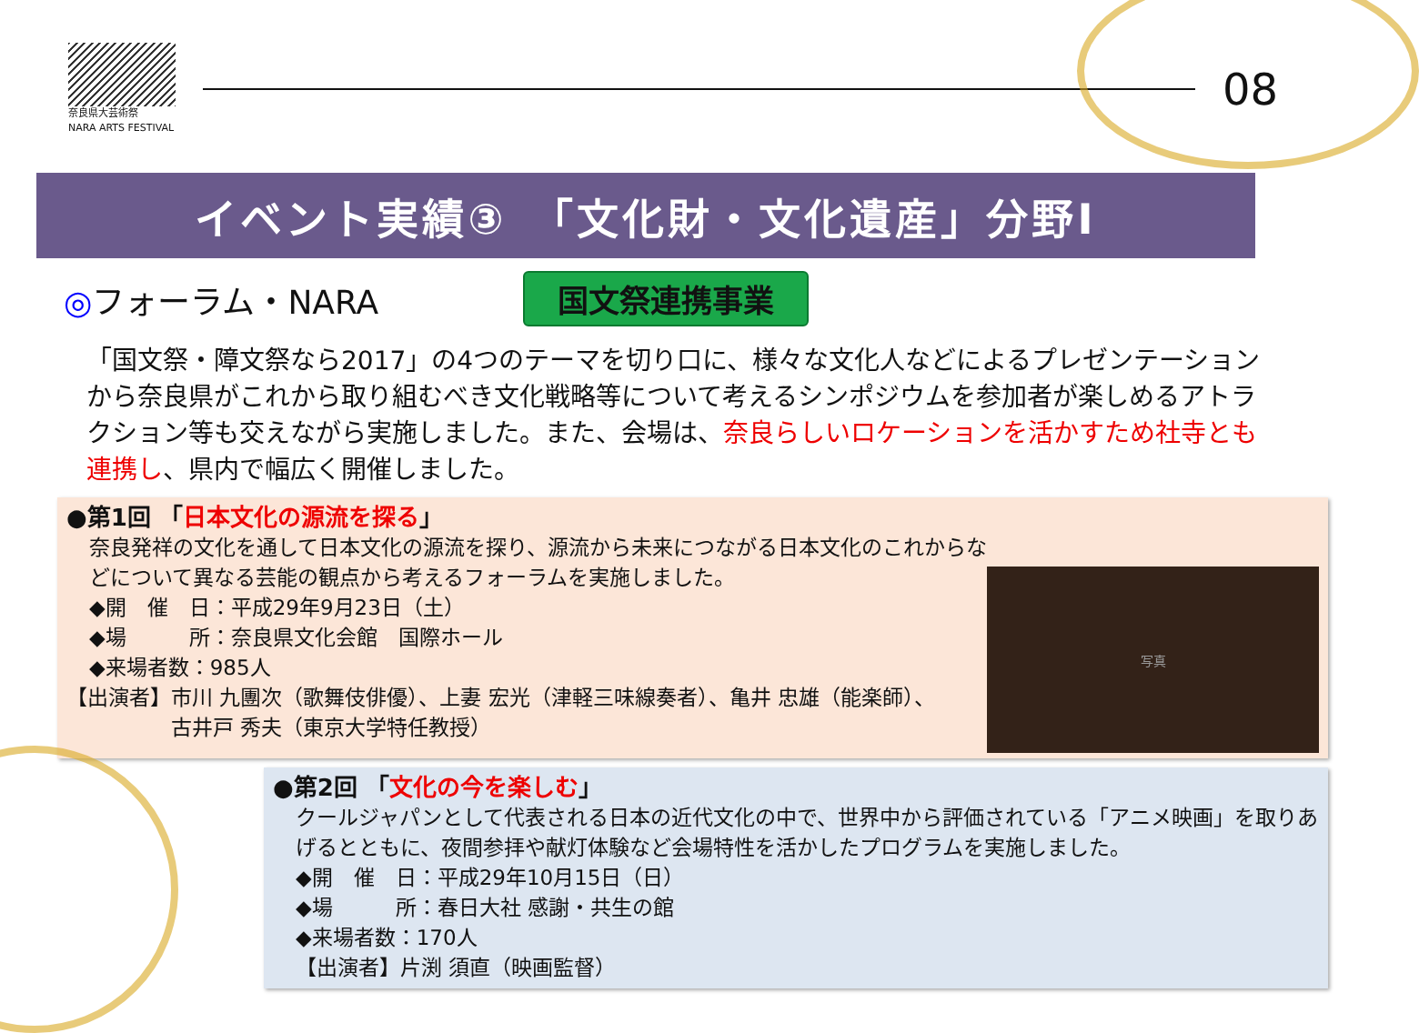奈良県大芸術祭
NARA ARTS FESTIVAL
08
イベント実績③　「文化財・文化遺産」分野Ⅰ
◎フォーラム・NARA
国文祭連携事業
「国文祭・障文祭なら2017」の4つのテーマを切り口に、様々な文化人などによるプレゼンテーションから奈良県がこれから取り組むべき文化戦略等について考えるシンポジウムを参加者が楽しめるアトラクション等も交えながら実施しました。また、会場は、奈良らしいロケーションを活かすため社寺とも連携し、県内で幅広く開催しました。
●第1回 「日本文化の源流を探る」
奈良発祥の文化を通して日本文化の源流を探り、源流から未来につながる日本文化のこれからなどについて異なる芸能の観点から考えるフォーラムを実施しました。
◆開　催　日：平成29年9月23日（土）
◆場　　　所：奈良県文化会館　国際ホール
◆来場者数：985人
【出演者】市川 九團次（歌舞伎俳優）、上妻 宏光（津軽三味線奏者）、亀井 忠雄（能楽師）、
　　　　　古井戸 秀夫（東京大学特任教授）
写真
●第2回 「文化の今を楽しむ」
クールジャパンとして代表される日本の近代文化の中で、世界中から評価されている「アニメ映画」を取りあげるとともに、夜間参拝や献灯体験など会場特性を活かしたプログラムを実施しました。
◆開　催　日：平成29年10月15日（日）
◆場　　　所：春日大社 感謝・共生の館
◆来場者数：170人
【出演者】片渕 須直（映画監督）